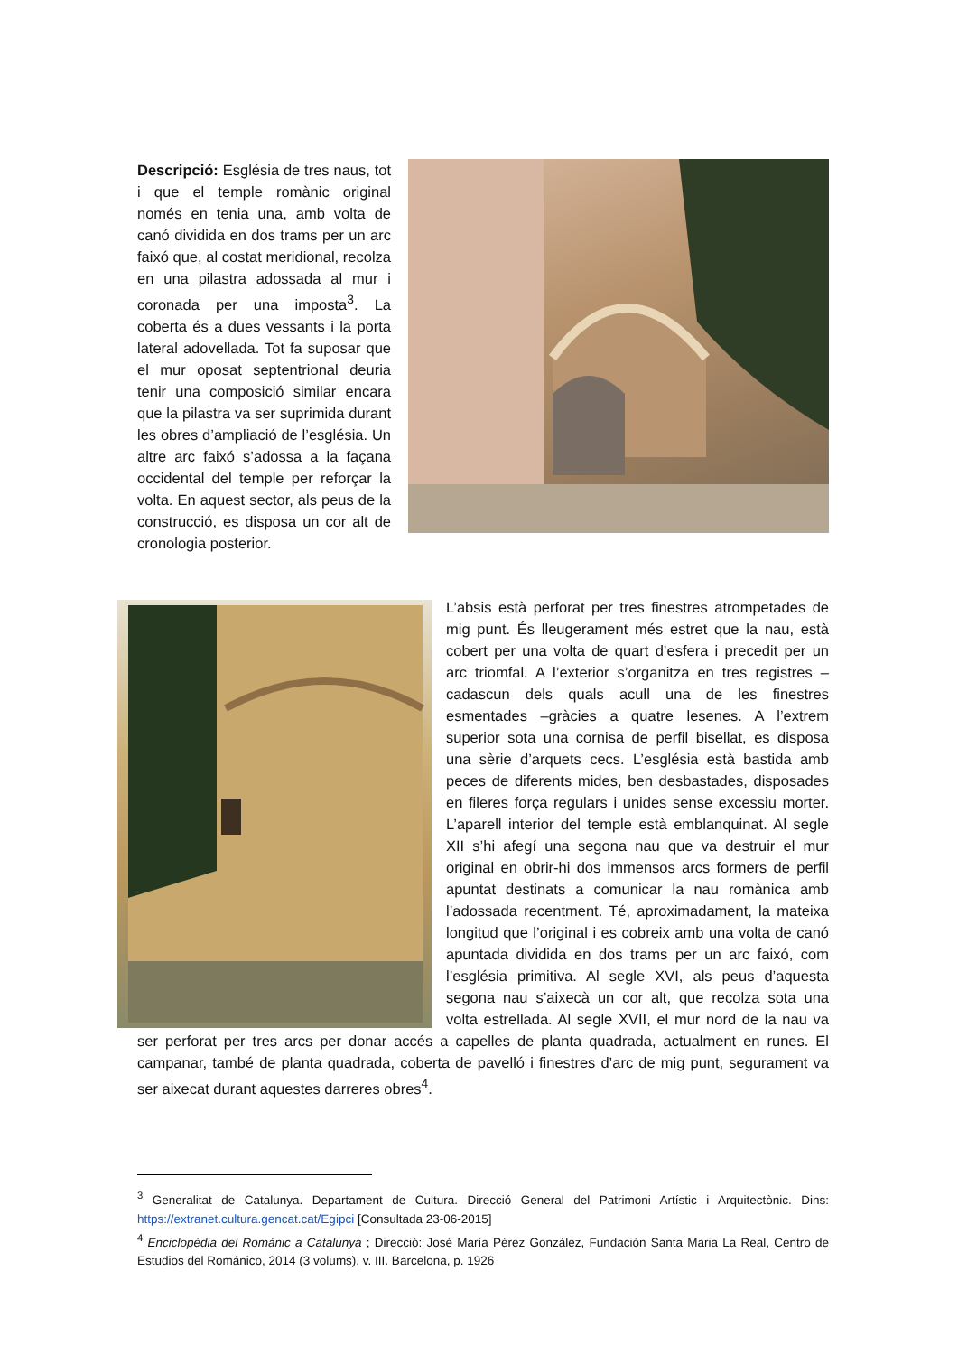Descripció: Església de tres naus, tot i que el temple romànic original només en tenia una, amb volta de canó dividida en dos trams per un arc faixó que, al costat meridional, recolza en una pilastra adossada al mur i coronada per una imposta<sup>3</sup>. La coberta és a dues vessants i la porta lateral adovellada. Tot fa suposar que el mur oposat septentrional deuria tenir una composició similar encara que la pilastra va ser suprimida durant les obres d’ampliació de l’església. Un altre arc faixó s’adossa a la façana occidental del temple per reforçar la volta. En aquest sector, als peus de la construcció, es disposa un cor alt de cronologia posterior.
L’absis està perforat per tres finestres atrompetades de mig punt. És lleugerament més estret que la nau, està cobert per una volta de quart d’esfera i precedit per un arc triomfal. A l’exterior s’organitza en tres registres –cadascun dels quals acull una de les finestres esmentades –gràcies a quatre lesenes. A l’extrem superior sota una cornisa de perfil bisellat, es disposa una sèrie d’arquets cecs. L’església està bastida amb peces de diferents mides, ben desbastades, disposades en fileres força regulars i unides sense excessiu morter. L’aparell interior del temple està emblanquinat. Al segle XII s’hi afegí una segona nau que va destruir el mur original en obrir-hi dos immensos arcs formers de perfil apuntat destinats a comunicar la nau romànica amb l’adossada recentment. Té, aproximadament, la mateixa longitud que l’original i es cobreix amb una volta de canó apuntada dividida en dos trams per un arc faixó, com l’església primitiva. Al segle XVI, als peus d’aquesta segona nau s’aixecà un cor alt, que recolza sota una volta estrellada. Al segle XVII, el mur nord de la nau va ser perforat per tres arcs per donar accés a capelles de planta quadrada, actualment en runes. El campanar, també de planta quadrada, coberta de pavelló i finestres d’arc de mig punt, segurament va ser aixecat durant aquestes darreres obres<sup>4</sup>.
<sup>3</sup> Generalitat de Catalunya. Departament de Cultura. Direcció General del Patrimoni Artístic i Arquitectònic. Dins: https://extranet.cultura.gencat.cat/Egipci [Consultada 23-06-2015]
<sup>4</sup> Enciclopèdia del Romànic a Catalunya ; Direcció: José María Pérez Gonzàlez, Fundación Santa Maria La Real, Centro de Estudios del Románico, 2014 (3 volums), v. III. Barcelona, p. 1926